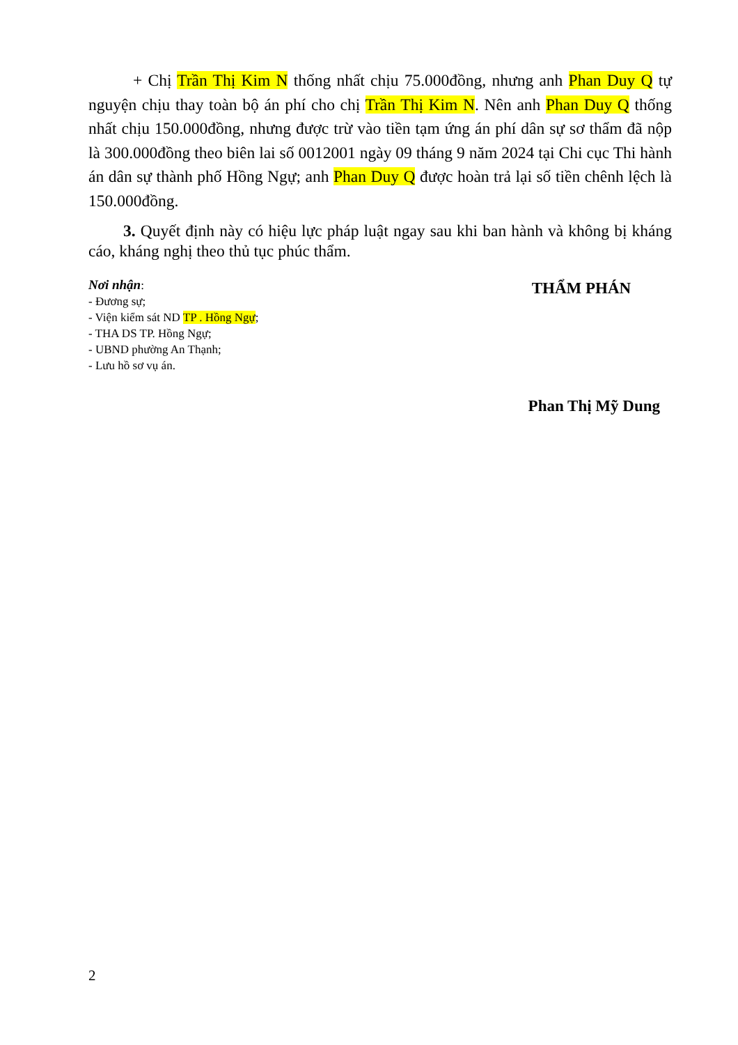+ Chị Trần Thị Kim N thống nhất chịu 75.000đồng, nhưng anh Phan Duy Q tự nguyện chịu thay toàn bộ án phí cho chị Trần Thị Kim N. Nên anh Phan Duy Q thống nhất chịu 150.000đồng, nhưng được trừ vào tiền tạm ứng án phí dân sự sơ thẩm đã nộp là 300.000đồng theo biên lai số 0012001 ngày 09 tháng 9 năm 2024 tại Chi cục Thi hành án dân sự thành phố Hồng Ngự; anh Phan Duy Q được hoàn trả lại số tiền chênh lệch là 150.000đồng.
3. Quyết định này có hiệu lực pháp luật ngay sau khi ban hành và không bị kháng cáo, kháng nghị theo thủ tục phúc thẩm.
Nơi nhận:
- Đương sự;
- Viện kiểm sát ND TP . Hồng Ngự;
- THA DS TP. Hồng Ngự;
- UBND phường An Thạnh;
- Lưu hồ sơ vụ án.
THẨM PHÁN
Phan Thị Mỹ Dung
2